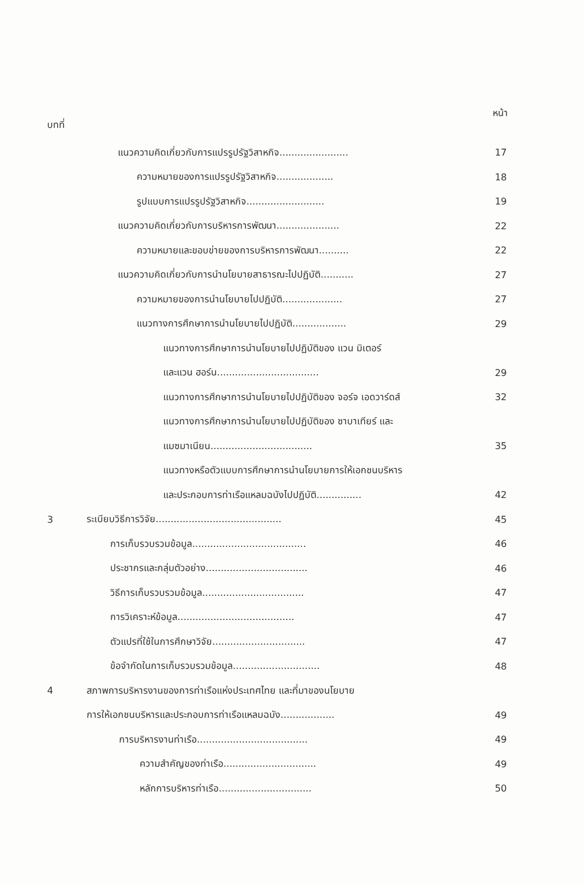บทที่ หน้า
แนวความคิดเกี่ยวกับการแปรรูปรัฐวิสาหกิจ....................... 17
ความหมายของการแปรรูปรัฐวิสาหกิจ................... 18
รูปแบบการแปรรูปรัฐวิสาหกิจ.......................... 19
แนวความคิดเกี่ยวกับการบริหารการพัฒนา..................... 22
ความหมายและขอบข่ายของการบริหารการพัฒนา.......... 22
แนวความคิดเกี่ยวกับการนำนโยบายสาธารณะไปปฏิบัติ........... 27
ความหมายของการนำนโยบายไปปฏิบัติ.................... 27
แนวทางการศึกษาการนำนโยบายไปปฏิบัติ.................. 29
แนวทางการศึกษาการนำนโยบายไปปฏิบัติของ แวน มิเตอร์
และแวน ฮอร์น.................................. 29
แนวทางการศึกษาการนำนโยบายไปปฏิบัติของ จอร์จ เอดวาร์ดส์ 32
แนวทางการศึกษาการนำนโยบายไปปฏิบัติของ ซาบาเทียร์ และ
แมซมาเนียน.................................. 35
แนวทางหรือตัวแบบการศึกษาการนำนโยบายการให้เอกชนบริหาร
และประกอบการท่าเรือแหลมฉบังไปปฏิบัติ............... 42
3 ระเบียบวิธีการวิจัย.......................................... 45
การเก็บรวบรวมข้อมูล...................................... 46
ประชากรและกลุ่มตัวอย่าง.................................. 46
วิธีการเก็บรวบรวมข้อมูล.................................. 47
การวิเคราะห์ข้อมูล....................................... 47
ตัวแปรที่ใช้ในการศึกษาวิจัย............................... 47
ข้อจำกัดในการเก็บรวบรวมข้อมูล............................. 48
4 สภาพการบริหารงานของการท่าเรือแห่งประเทศไทย และที่มาของนโยบาย
การให้เอกชนบริหารและประกอบการท่าเรือแหลมฉบัง.................. 49
การบริหารงานท่าเรือ..................................... 49
ความสำคัญของท่าเรือ............................... 49
หลักการบริหารท่าเรือ............................... 50